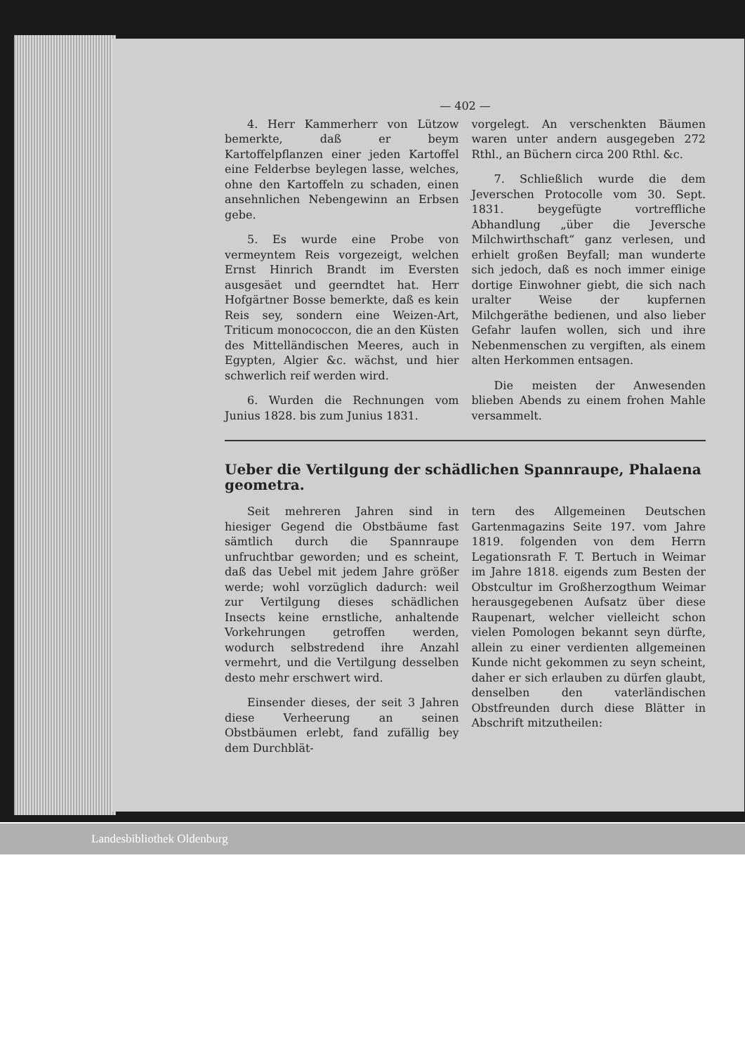— 402 —
4. Herr Kammerherr von Lützow bemerkte, daß er beym Kartoffelpflanzen einer jeden Kartoffel eine Felderbse beylegen lasse, welches, ohne den Kartoffeln zu schaden, einen ansehnlichen Nebengewinn an Erbsen gebe.
5. Es wurde eine Probe von vermeyntem Reis vorgezeigt, welchen Ernst Hinrich Brandt im Eversten ausgesäet und geerndtet hat. Herr Hofgärtner Bosse bemerkte, daß es kein Reis sey, sondern eine Weizen-Art, Triticum monococcon, die an den Küsten des Mittelländischen Meeres, auch in Egypten, Algier &c. wächst, und hier schwerlich reif werden wird.
6. Wurden die Rechnungen vom Junius 1828. bis zum Junius 1831.
vorgelegt. An verschenkten Bäumen waren unter andern ausgegeben 272 Rthl., an Büchern circa 200 Rthl. &c.
7. Schließlich wurde die dem Jeverschen Protocolle vom 30. Sept. 1831. beygefügte vortreffliche Abhandlung „über die Jeversche Milchwirthschaft“ ganz verlesen, und erhielt großen Beyfall; man wunderte sich jedoch, daß es noch immer einige dortige Einwohner giebt, die sich nach uralter Weise der kupfernen Milchgeräthe bedienen, und also lieber Gefahr laufen wollen, sich und ihre Nebenmenschen zu vergiften, als einem alten Herkommen entsagen.
Die meisten der Anwesenden blieben Abends zu einem frohen Mahle versammelt.
Ueber die Vertilgung der schädlichen Spannraupe, Phalaena geometra.
Seit mehreren Jahren sind in hiesiger Gegend die Obstbäume fast sämtlich durch die Spannraupe unfruchtbar geworden; und es scheint, daß das Uebel mit jedem Jahre größer werde; wohl vorzüglich dadurch: weil zur Vertilgung dieses schädlichen Insects keine ernstliche, anhaltende Vorkehrungen getroffen werden, wodurch selbstredend ihre Anzahl vermehrt, und die Vertilgung desselben desto mehr erschwert wird.
Einsender dieses, der seit 3 Jahren diese Verheerung an seinen Obstbäumen erlebt, fand zufällig bey dem Durchblät-
tern des Allgemeinen Deutschen Gartenmagazins Seite 197. vom Jahre 1819. folgenden von dem Herrn Legationsrath F. T. Bertuch in Weimar im Jahre 1818. eigends zum Besten der Obstcultur im Großherzogthum Weimar herausgegebenen Aufsatz über diese Raupenart, welcher vielleicht schon vielen Pomologen bekannt seyn dürfte, allein zu einer verdienten allgemeinen Kunde nicht gekommen zu seyn scheint, daher er sich erlauben zu dürfen glaubt, denselben den vaterländischen Obstfreunden durch diese Blätter in Abschrift mitzutheilen:
Landesbibliothek Oldenburg